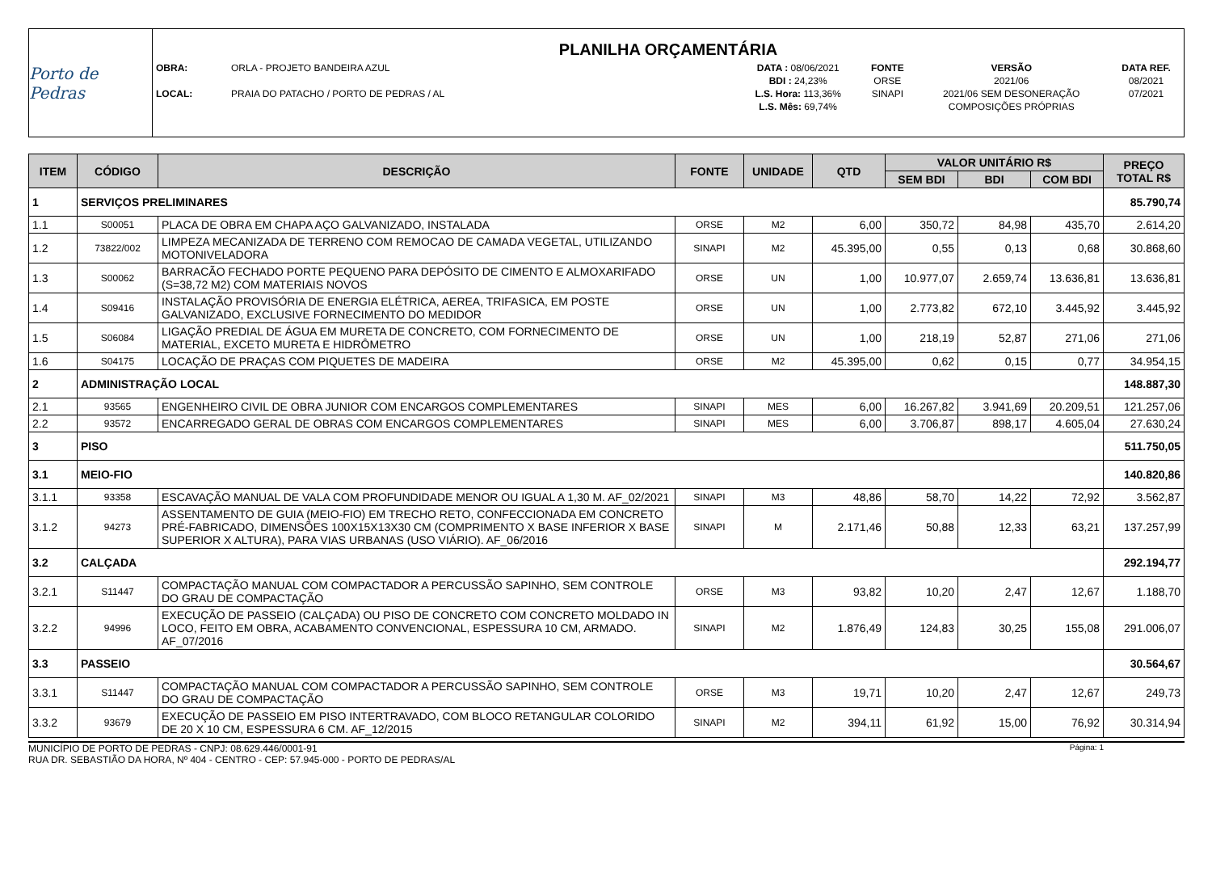Porto de Pedras
PLANILHA ORÇAMENTÁRIA
| OBRA: | ORLA - PROJETO BANDEIRA AZUL | DATA : 08/06/2021 | FONTE | VERSÃO | DATA REF. |
| | | BDI : 24,23% | ORSE | 2021/06 | 08/2021 |
| LOCAL: | PRAIA DO PATACHO / PORTO DE PEDRAS / AL | L.S. Hora: 113,36% | SINAPI | 2021/06 SEM DESONERAÇÃO | 07/2021 |
| | | L.S. Mês: 69,74% | | COMPOSIÇÕES PRÓPRIAS | |
| ITEM | CÓDIGO | DESCRIÇÃO | FONTE | UNIDADE | QTD | VALOR UNITÁRIO R$ | | | PREÇO TOTAL R$ |
| --- | --- | --- | --- | --- | --- | --- | --- | --- | --- |
| | | | | | | SEM BDI | BDI | COM BDI | |
| 1 | SERVIÇOS PRELIMINARES | | | | | | | | 85.790,74 |
| 1.1 | S00051 | PLACA DE OBRA EM CHAPA AÇO GALVANIZADO, INSTALADA | ORSE | M2 | 6,00 | 350,72 | 84,98 | 435,70 | 2.614,20 |
| 1.2 | 73822/002 | LIMPEZA MECANIZADA DE TERRENO COM REMOCAO DE CAMADA VEGETAL, UTILIZANDO MOTONIVELADORA | SINAPI | M2 | 45.395,00 | 0,55 | 0,13 | 0,68 | 30.868,60 |
| 1.3 | S00062 | BARRACÃO FECHADO PORTE PEQUENO PARA DEPÓSITO DE CIMENTO E ALMOXARIFADO (S=38,72 M2) COM MATERIAIS NOVOS | ORSE | UN | 1,00 | 10.977,07 | 2.659,74 | 13.636,81 | 13.636,81 |
| 1.4 | S09416 | INSTALAÇÃO PROVISÓRIA DE ENERGIA ELÉTRICA, AEREA, TRIFASICA, EM POSTE GALVANIZADO, EXCLUSIVE FORNECIMENTO DO MEDIDOR | ORSE | UN | 1,00 | 2.773,82 | 672,10 | 3.445,92 | 3.445,92 |
| 1.5 | S06084 | LIGAÇÃO PREDIAL DE ÁGUA EM MURETA DE CONCRETO, COM FORNECIMENTO DE MATERIAL, EXCETO MURETA E HIDRÔMETRO | ORSE | UN | 1,00 | 218,19 | 52,87 | 271,06 | 271,06 |
| 1.6 | S04175 | LOCAÇÃO DE PRAÇAS COM PIQUETES DE MADEIRA | ORSE | M2 | 45.395,00 | 0,62 | 0,15 | 0,77 | 34.954,15 |
| 2 | ADMINISTRAÇÃO LOCAL | | | | | | | | 148.887,30 |
| 2.1 | 93565 | ENGENHEIRO CIVIL DE OBRA JUNIOR COM ENCARGOS COMPLEMENTARES | SINAPI | MES | 6,00 | 16.267,82 | 3.941,69 | 20.209,51 | 121.257,06 |
| 2.2 | 93572 | ENCARREGADO GERAL DE OBRAS COM ENCARGOS COMPLEMENTARES | SINAPI | MES | 6,00 | 3.706,87 | 898,17 | 4.605,04 | 27.630,24 |
| 3 | PISO | | | | | | | | 511.750,05 |
| 3.1 | MEIO-FIO | | | | | | | | 140.820,86 |
| 3.1.1 | 93358 | ESCAVAÇÃO MANUAL DE VALA COM PROFUNDIDADE MENOR OU IGUAL A 1,30 M. AF_02/2021 | SINAPI | M3 | 48,86 | 58,70 | 14,22 | 72,92 | 3.562,87 |
| 3.1.2 | 94273 | ASSENTAMENTO DE GUIA (MEIO-FIO) EM TRECHO RETO, CONFECCIONADA EM CONCRETO PRÉ-FABRICADO, DIMENSÕES 100X15X13X30 CM (COMPRIMENTO X BASE INFERIOR X BASE SUPERIOR X ALTURA), PARA VIAS URBANAS (USO VIÁRIO). AF_06/2016 | SINAPI | M | 2.171,46 | 50,88 | 12,33 | 63,21 | 137.257,99 |
| 3.2 | CALÇADA | | | | | | | | 292.194,77 |
| 3.2.1 | S11447 | COMPACTAÇÃO MANUAL COM COMPACTADOR A PERCUSSÃO SAPINHO, SEM CONTROLE DO GRAU DE COMPACTAÇÃO | ORSE | M3 | 93,82 | 10,20 | 2,47 | 12,67 | 1.188,70 |
| 3.2.2 | 94996 | EXECUÇÃO DE PASSEIO (CALÇADA) OU PISO DE CONCRETO COM CONCRETO MOLDADO IN LOCO, FEITO EM OBRA, ACABAMENTO CONVENCIONAL, ESPESSURA 10 CM, ARMADO. AF_07/2016 | SINAPI | M2 | 1.876,49 | 124,83 | 30,25 | 155,08 | 291.006,07 |
| 3.3 | PASSEIO | | | | | | | | 30.564,67 |
| 3.3.1 | S11447 | COMPACTAÇÃO MANUAL COM COMPACTADOR A PERCUSSÃO SAPINHO, SEM CONTROLE DO GRAU DE COMPACTAÇÃO | ORSE | M3 | 19,71 | 10,20 | 2,47 | 12,67 | 249,73 |
| 3.3.2 | 93679 | EXECUÇÃO DE PASSEIO EM PISO INTERTRAVADO, COM BLOCO RETANGULAR COLORIDO DE 20 X 10 CM, ESPESSURA 6 CM. AF_12/2015 | SINAPI | M2 | 394,11 | 61,92 | 15,00 | 76,92 | 30.314,94 |
MUNICÍPIO DE PORTO DE PEDRAS - CNPJ: 08.629.446/0001-91
RUA DR. SEBASTIÃO DA HORA, Nº 404 - CENTRO - CEP: 57.945-000 - PORTO DE PEDRAS/AL
Página: 1